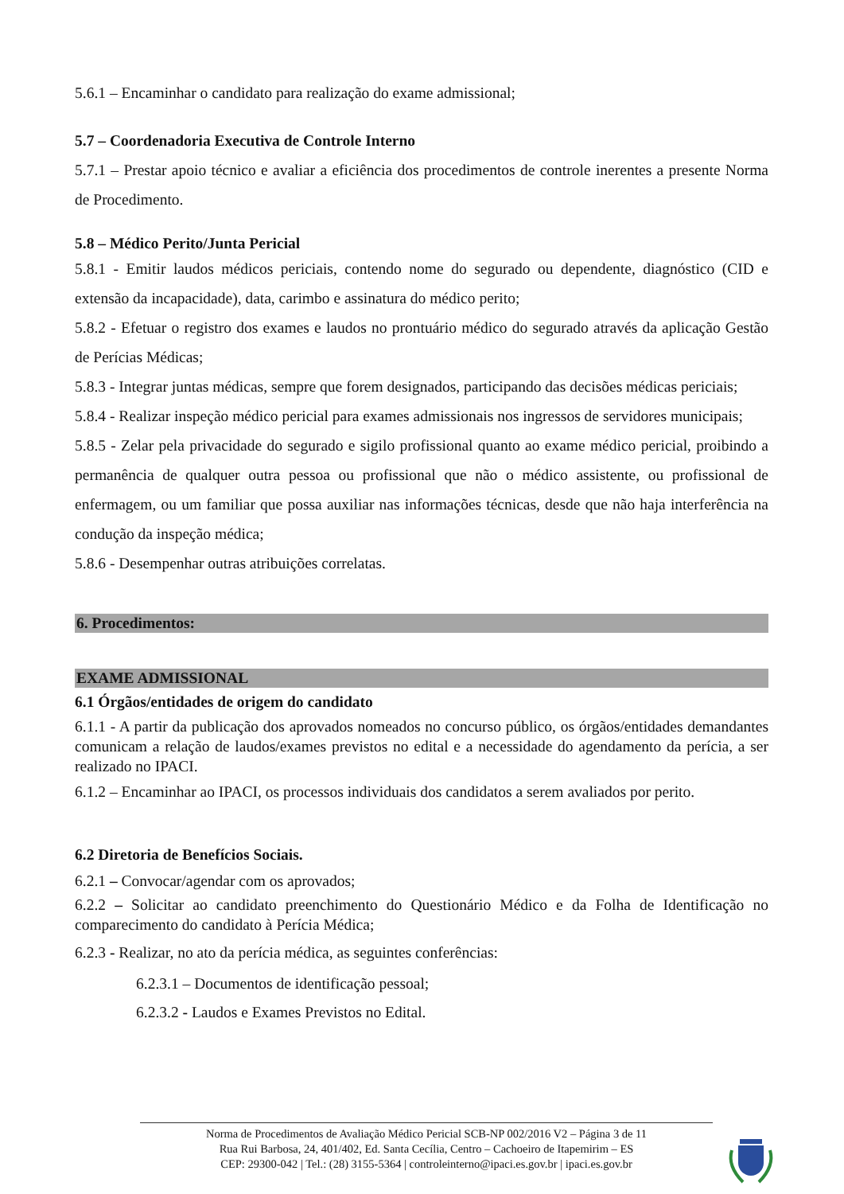5.6.1 – Encaminhar o candidato para realização do exame admissional;
5.7 – Coordenadoria Executiva de Controle Interno
5.7.1 – Prestar apoio técnico e avaliar a eficiência dos procedimentos de controle inerentes a presente Norma de Procedimento.
5.8 – Médico Perito/Junta Pericial
5.8.1 - Emitir laudos médicos periciais, contendo nome do segurado ou dependente, diagnóstico (CID e extensão da incapacidade), data, carimbo e assinatura do médico perito;
5.8.2 - Efetuar o registro dos exames e laudos no prontuário médico do segurado através da aplicação Gestão de Perícias Médicas;
5.8.3 - Integrar juntas médicas, sempre que forem designados, participando das decisões médicas periciais;
5.8.4 - Realizar inspeção médico pericial para exames admissionais nos ingressos de servidores municipais;
5.8.5 - Zelar pela privacidade do segurado e sigilo profissional quanto ao exame médico pericial, proibindo a permanência de qualquer outra pessoa ou profissional que não o médico assistente, ou profissional de enfermagem, ou um familiar que possa auxiliar nas informações técnicas, desde que não haja interferência na condução da inspeção médica;
5.8.6 - Desempenhar outras atribuições correlatas.
6. Procedimentos:
EXAME ADMISSIONAL
6.1 Órgãos/entidades de origem do candidato
6.1.1 - A partir da publicação dos aprovados nomeados no concurso público, os órgãos/entidades demandantes comunicam a relação de laudos/exames previstos no edital e a necessidade do agendamento da perícia, a ser realizado no IPACI.
6.1.2 – Encaminhar ao IPACI, os processos individuais dos candidatos a serem avaliados por perito.
6.2 Diretoria de Benefícios Sociais.
6.2.1 – Convocar/agendar com os aprovados;
6.2.2 – Solicitar ao candidato preenchimento do Questionário Médico e da Folha de Identificação no comparecimento do candidato à Perícia Médica;
6.2.3 - Realizar, no ato da perícia médica, as seguintes conferências:
6.2.3.1 – Documentos de identificação pessoal;
6.2.3.2 - Laudos e Exames Previstos no Edital.
Norma de Procedimentos de Avaliação Médico Pericial SCB-NP 002/2016 V2 – Página 3 de 11
Rua Rui Barbosa, 24, 401/402, Ed. Santa Cecília, Centro – Cachoeiro de Itapemirim – ES
CEP: 29300-042 | Tel.: (28) 3155-5364 | controleinterno@ipaci.es.gov.br | ipaci.es.gov.br